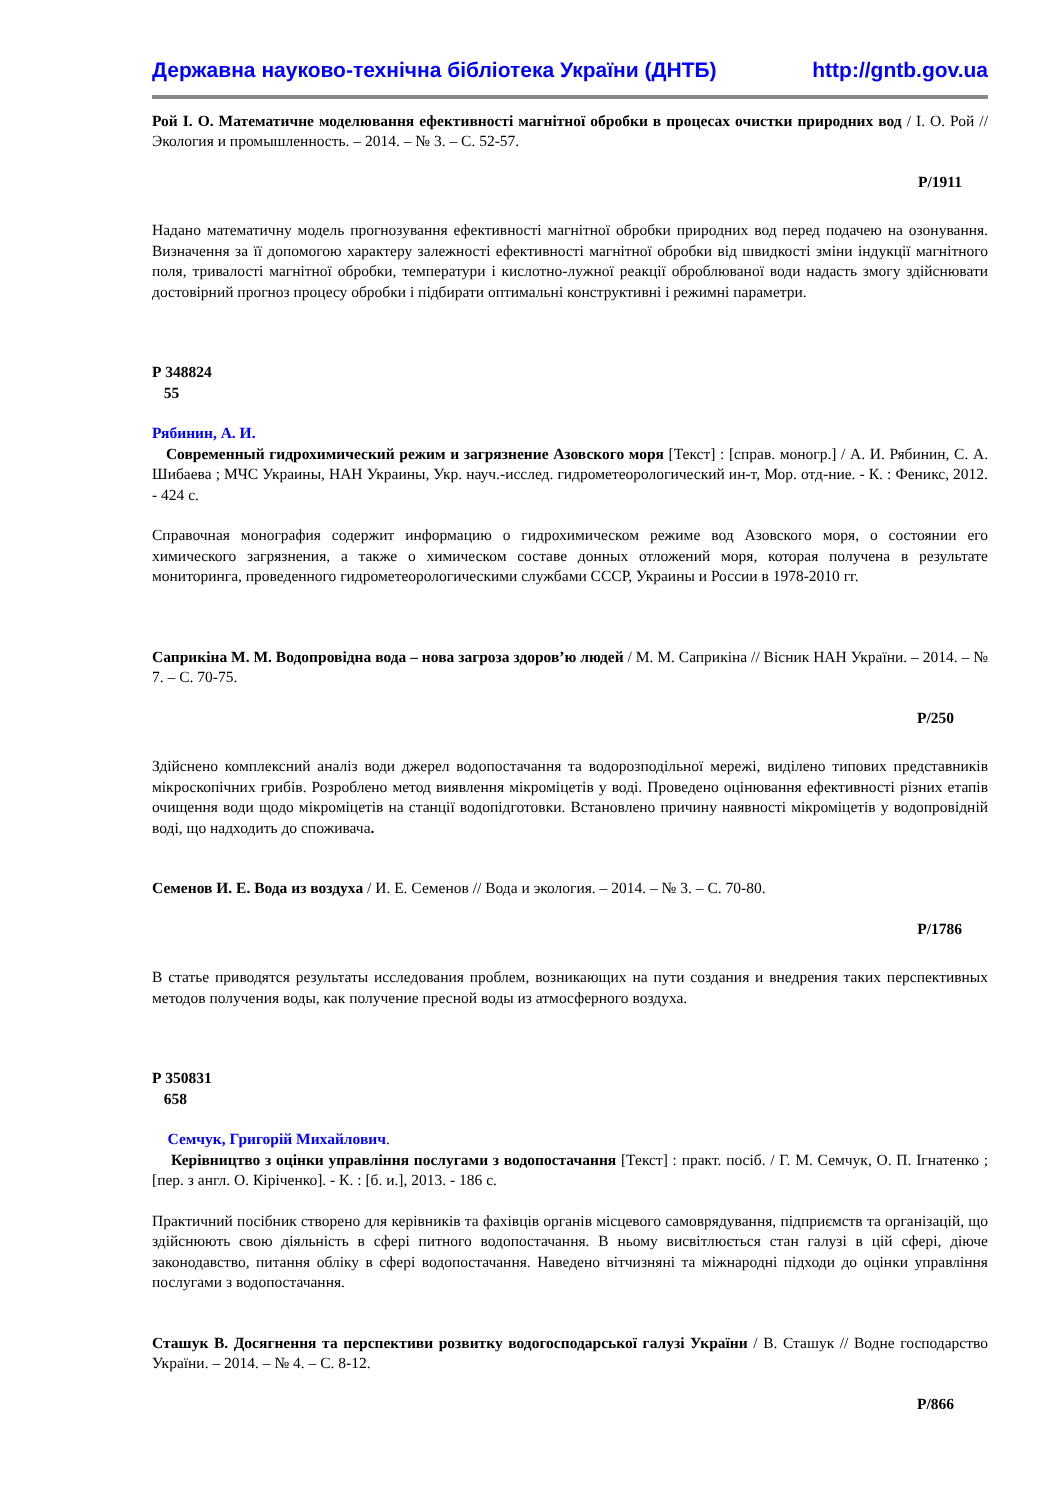Державна науково-технічна бібліотека України (ДНТБ) http://gntb.gov.ua
Рой І. О. Математичне моделювання ефективності магнітної обробки в процесах очистки природних вод / І. О. Рой // Экология и промышленность. – 2014. – № 3. – С. 52-57.
Р/1911
Надано математичну модель прогнозування ефективності магнітної обробки природних вод перед подачею на озонування. Визначення за її допомогою характеру залежності ефективності магнітної обробки від швидкості зміни індукції магнітного поля, тривалості магнітної обробки, температури і кислотно-лужної реакції оброблюваної води надасть змогу здійснювати достовірний прогноз процесу обробки і підбирати оптимальні конструктивні і режимні параметри.
Р 348824
55
Рябинин, А. И.
Современный гидрохимический режим и загрязнение Азовского моря [Текст] : [справ. моногр.] / А. И. Рябинин, С. А. Шибаева ; МЧС Украины, НАН Украины, Укр. науч.-исслед. гидрометеорологический ин-т, Мор. отд-ние. - К. : Феникс, 2012. - 424 с.
Справочная монография содержит информацию о гидрохимическом режиме вод Азовского моря, о состоянии его химического загрязнения, а также о химическом составе донных отложений моря, которая получена в результате мониторинга, проведенного гидрометеорологическими службами СССР, Украины и России в 1978-2010 гг.
Саприкіна М. М. Водопровідна вода – нова загроза здоров’ю людей / М. М. Саприкіна // Вісник НАН України. – 2014. – № 7. – С. 70-75.
Р/250
Здійснено комплексний аналіз води джерел водопостачання та водорозподільної мережі, виділено типових представників мікроскопічних грибів. Розроблено метод виявлення мікроміцетів у воді. Проведено оцінювання ефективності різних етапів очищення води щодо мікроміцетів на станції водопідготовки. Встановлено причину наявності мікроміцетів у водопровідній воді, що надходить до споживача.
Семенов И. Е. Вода из воздуха / И. Е. Семенов // Вода и экология. – 2014. – № 3. – С. 70-80.
Р/1786
В статье приводятся результаты исследования проблем, возникающих на пути создания и внедрения таких перспективных методов получения воды, как получение пресной воды из атмосферного воздуха.
Р 350831
658
Семчук, Григорій Михайлович.
Керівництво з оцінки управління послугами з водопостачання [Текст] : практ. посіб. / Г. М. Семчук, О. П. Ігнатенко ; [пер. з англ. О. Кіріченко]. - К. : [б. и.], 2013. - 186 с.
Практичний посібник створено для керівників та фахівців органів місцевого самоврядування, підприємств та організацій, що здійснюють свою діяльність в сфері питного водопостачання. В ньому висвітлюється стан галузі в цій сфері, діюче законодавство, питання обліку в сфері водопостачання. Наведено вітчизняні та міжнародні підходи до оцінки управління послугами з водопостачання.
Сташук В. Досягнення та перспективи розвитку водогосподарської галузі України / В. Сташук // Водне господарство України. – 2014. – № 4. – С. 8-12.
Р/866